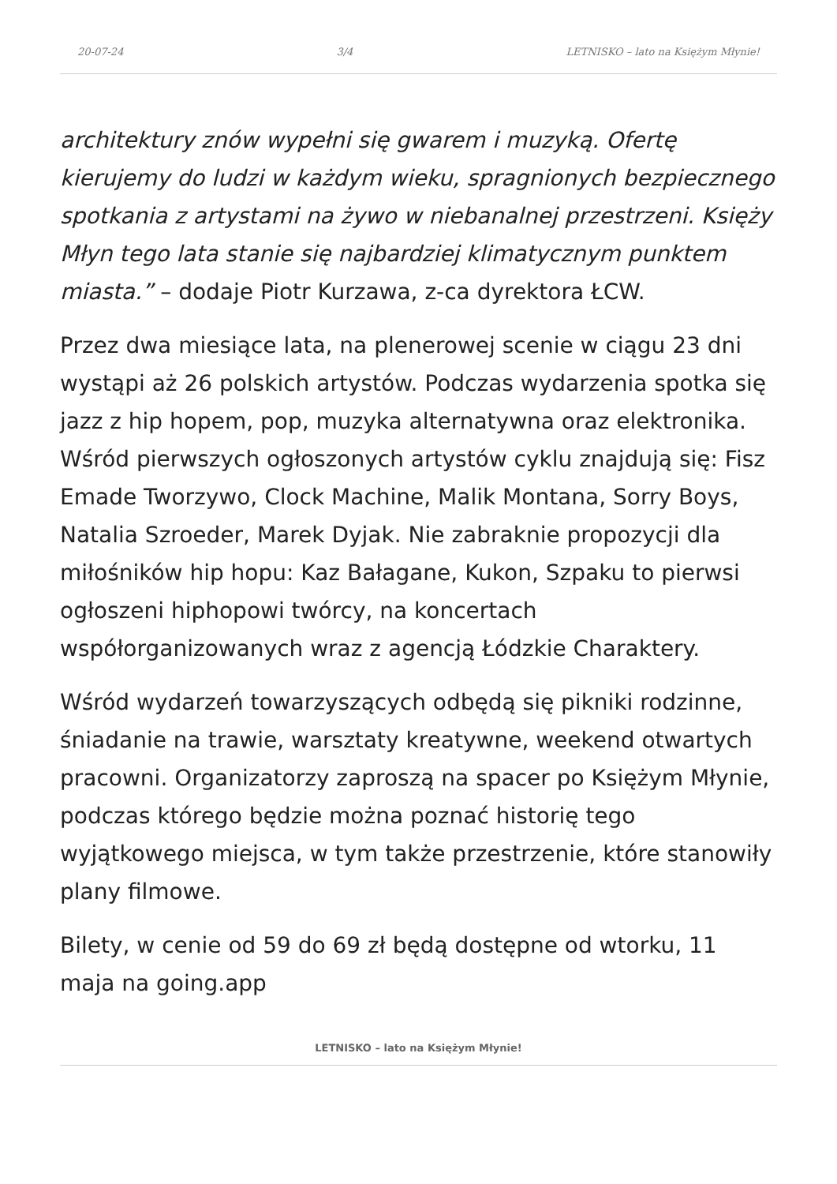20-07-24 3/4 LETNISKO – lato na Księżym Młynie!
architektury znów wypełni się gwarem i muzyką. Ofertę kierujemy do ludzi w każdym wieku, spragnionych bezpiecznego spotkania z artystami na żywo w niebanalnej przestrzeni. Księży Młyn tego lata stanie się najbardziej klimatycznym punktem miasta.” – dodaje Piotr Kurzawa, z-ca dyrektora ŁCW.
Przez dwa miesiące lata, na plenerowej scenie w ciągu 23 dni wystąpi aż 26 polskich artystów. Podczas wydarzenia spotka się jazz z hip hopem, pop, muzyka alternatywna oraz elektronika. Wśród pierwszych ogłoszonych artystów cyklu znajdują się: Fisz Emade Tworzywo, Clock Machine, Malik Montana, Sorry Boys, Natalia Szroeder, Marek Dyjak. Nie zabraknie propozycji dla miłośników hip hopu: Kaz Bałagane, Kukon, Szpaku to pierwsi ogłoszeni hiphopowi twórcy, na koncertach współorganizowanych wraz z agencją Łódzkie Charaktery.
Wśród wydarzeń towarzyszących odbędą się pikniki rodzinne, śniadanie na trawie, warsztaty kreatywne, weekend otwartych pracowni. Organizatorzy zaproszą na spacer po Księżym Młynie, podczas którego będzie można poznać historię tego wyjątkowego miejsca, w tym także przestrzenie, które stanowiły plany filmowe.
Bilety, w cenie od 59 do 69 zł będą dostępne od wtorku, 11 maja na going.app
LETNISKO – lato na Księżym Młynie!